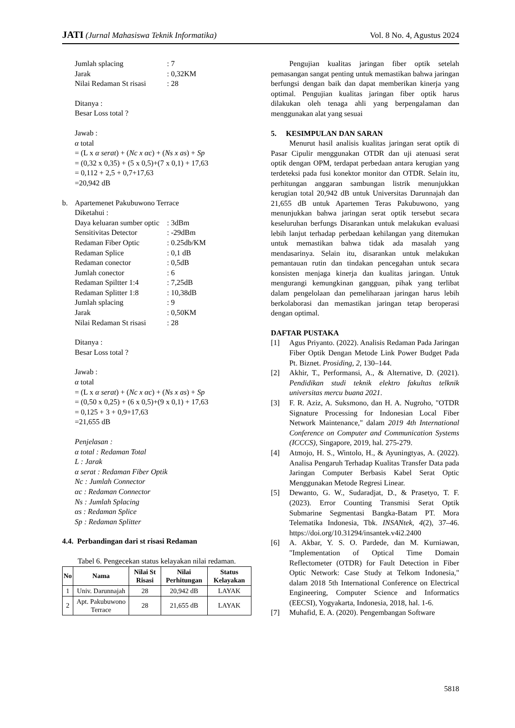JATI (Jurnal Mahasiswa Teknik Informatika)
Vol. 8 No. 4, Agustus 2024
Jumlah splacing: 7
Jarak: 0,32KM
Nilai Redaman St risasi: 28
Ditanya :
Besar Loss total ?
Jawab :
α total
= (L x α serat) + (Nc x αc) + (Ns x as) + Sp
= (0,32 x 0,35) + (5 x 0,5)+(7 x 0,1) + 17,63
= 0,112 + 2,5 + 0,7+17,63
=20,942 dB
b. Apartemenet Pakubuwono Terrace
Diketahui :
Daya keluaran sumber optic: 3dBm
Sensitivitas Detector: -29dBm
Redaman Fiber Optic: 0.25db/KM
Redaman Splice: 0,1 dB
Redaman conector: 0,5dB
Jumlah conector: 6
Redaman Spiltter 1:4: 7,25dB
Redaman Splitter 1:8: 10,38dB
Jumlah splacing: 9
Jarak: 0,50KM
Nilai Redaman St risasi: 28
Ditanya :
Besar Loss total ?
Jawab :
α total
= (L x α serat) + (Nc x αc) + (Ns x as) + Sp
= (0,50 x 0,25) + (6 x 0,5)+(9 x 0,1) + 17,63
= 0,125 + 3 + 0,9+17,63
=21,655 dB
Penjelasan :
α total : Redaman Total
L : Jarak
α serat : Redaman Fiber Optik
Nc : Jumlah Connector
αc : Redaman Connector
Ns : Jumlah Splacing
αs : Redaman Splice
Sp : Redaman Splitter
4.4. Perbandingan dari st risasi Redaman
Tabel 6. Pengecekan status kelayakan nilai redaman.
| No | Nama | Nilai St Risasi | Nilai Perhitungan | Status Kelayakan |
| --- | --- | --- | --- | --- |
| 1 | Univ. Darunnajah | 28 | 20,942 dB | LAYAK |
| 2 | Apt. Pakubuwono Terrace | 28 | 21,655 dB | LAYAK |
Pengujian kualitas jaringan fiber optik setelah pemasangan sangat penting untuk memastikan bahwa jaringan berfungsi dengan baik dan dapat memberikan kinerja yang optimal. Pengujian kualitas jaringan fiber optik harus dilakukan oleh tenaga ahli yang berpengalaman dan menggunakan alat yang sesuai
5. KESIMPULAN DAN SARAN
Menurut hasil analisis kualitas jaringan serat optik di Pasar Cipulir menggunakan OTDR dan uji atenuasi serat optik dengan OPM, terdapat perbedaan antara kerugian yang terdeteksi pada fusi konektor monitor dan OTDR. Selain itu, perhitungan anggaran sambungan listrik menunjukkan kerugian total 20,942 dB untuk Universitas Darunnajah dan 21,655 dB untuk Apartemen Teras Pakubuwono, yang menunjukkan bahwa jaringan serat optik tersebut secara keseluruhan berfungs Disarankan untuk melakukan evaluasi lebih lanjut terhadap perbedaan kehilangan yang ditemukan untuk memastikan bahwa tidak ada masalah yang mendasarinya. Selain itu, disarankan untuk melakukan pemantauan rutin dan tindakan pencegahan untuk secara konsisten menjaga kinerja dan kualitas jaringan. Untuk mengurangi kemungkinan gangguan, pihak yang terlibat dalam pengelolaan dan pemeliharaan jaringan harus lebih berkolaborasi dan memastikan jaringan tetap beroperasi dengan optimal.
DAFTAR PUSTAKA
[1] Agus Priyanto. (2022). Analisis Redaman Pada Jaringan Fiber Optik Dengan Metode Link Power Budget Pada Pt. Biznet. Prosiding, 2, 130–144.
[2] Akhir, T., Performansi, A., & Alternative, D. (2021). Pendidikan studi teknik elektro fakultas telknik universitas mercu buana 2021.
[3] F. R. Aziz, A. Suksmono, dan H. A. Nugroho, "OTDR Signature Processing for Indonesian Local Fiber Network Maintenance," dalam 2019 4th International Conference on Computer and Communication Systems (ICCCS), Singapore, 2019, hal. 275-279.
[4] Atmojo, H. S., Wintolo, H., & Ayuningtyas, A. (2022). Analisa Pengaruh Terhadap Kualitas Transfer Data pada Jaringan Computer Berbasis Kabel Serat Optic Menggunakan Metode Regresi Linear.
[5] Dewanto, G. W., Sudaradjat, D., & Prasetyo, T. F. (2023). Error Counting Transmisi Serat Optik Submarine Segmentasi Bangka-Batam PT. Mora Telematika Indonesia, Tbk. INSANtek, 4(2), 37–46. https://doi.org/10.31294/insantek.v4i2.2400
[6] A. Akbar, Y. S. O. Pardede, dan M. Kurniawan, "Implementation of Optical Time Domain Reflectometer (OTDR) for Fault Detection in Fiber Optic Network: Case Study at Telkom Indonesia," dalam 2018 5th International Conference on Electrical Engineering, Computer Science and Informatics (EECSI), Yogyakarta, Indonesia, 2018, hal. 1-6.
[7] Muhafid, E. A. (2020). Pengembangan Software
5818